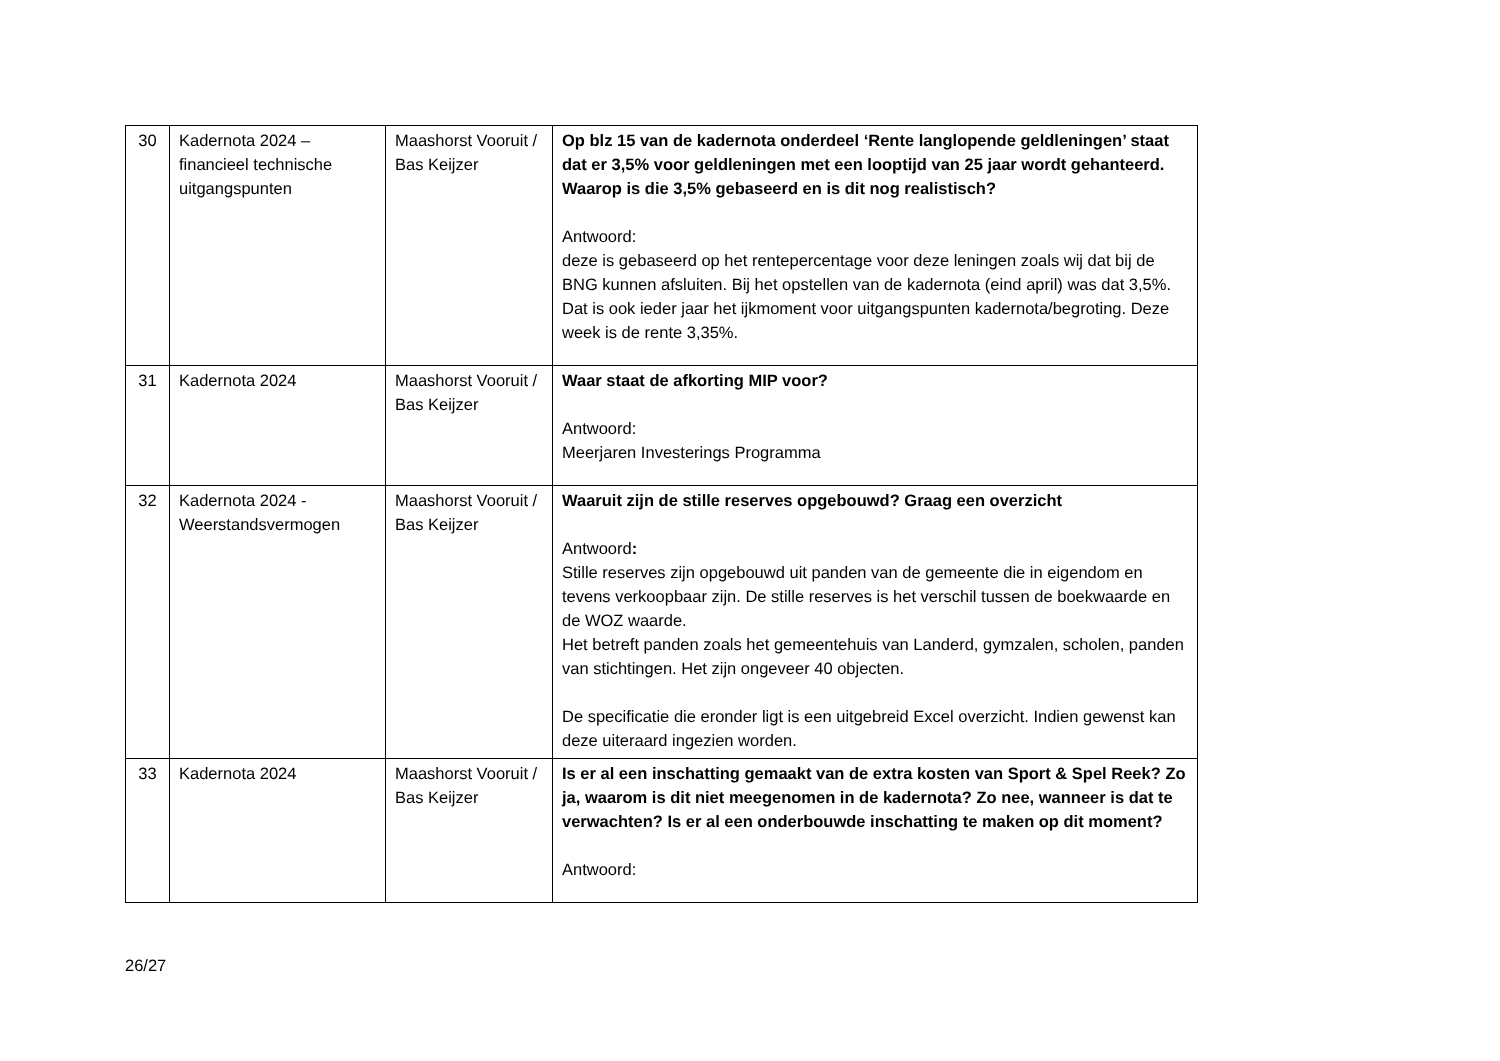| 30 | Kadernota 2024 – financieel technische uitgangspunten | Maashorst Vooruit / Bas Keijzer | Op blz 15 van de kadernota onderdeel ‘Rente langlopende geldleningen’ staat dat er 3,5% voor geldleningen met een looptijd van 25 jaar wordt gehanteerd. Waarop is die 3,5% gebaseerd en is dit nog realistisch? Antwoord: deze is gebaseerd op het rentepercentage voor deze leningen zoals wij dat bij de BNG kunnen afsluiten. Bij het opstellen van de kadernota (eind april) was dat 3,5%. Dat is ook ieder jaar het ijkmoment voor uitgangspunten kadernota/begroting. Deze week is de rente 3,35%. |
| 31 | Kadernota 2024 | Maashorst Vooruit / Bas Keijzer | Waar staat de afkorting MIP voor? Antwoord: Meerjaren Investerings Programma |
| 32 | Kadernota 2024 - Weerstandsvermogen | Maashorst Vooruit / Bas Keijzer | Waaruit zijn de stille reserves opgebouwd? Graag een overzicht Antwoord : Stille reserves zijn opgebouwd uit panden van de gemeente die in eigendom en tevens verkoopbaar zijn. De stille reserves is het verschil tussen de boekwaarde en de WOZ waarde. Het betreft panden zoals het gemeentehuis van Landerd, gymzalen, scholen, panden van stichtingen. Het zijn ongeveer 40 objecten. De specificatie die eronder ligt is een uitgebreid Excel overzicht. Indien gewenst kan deze uiteraard ingezien worden. |
| 33 | Kadernota 2024 | Maashorst Vooruit / Bas Keijzer | Is er al een inschatting gemaakt van de extra kosten van Sport & Spel Reek? Zo ja, waarom is dit niet meegenomen in de kadernota? Zo nee, wanneer is dat te verwachten? Is er al een onderbouwde inschatting te maken op dit moment? Antwoord: |
26/27